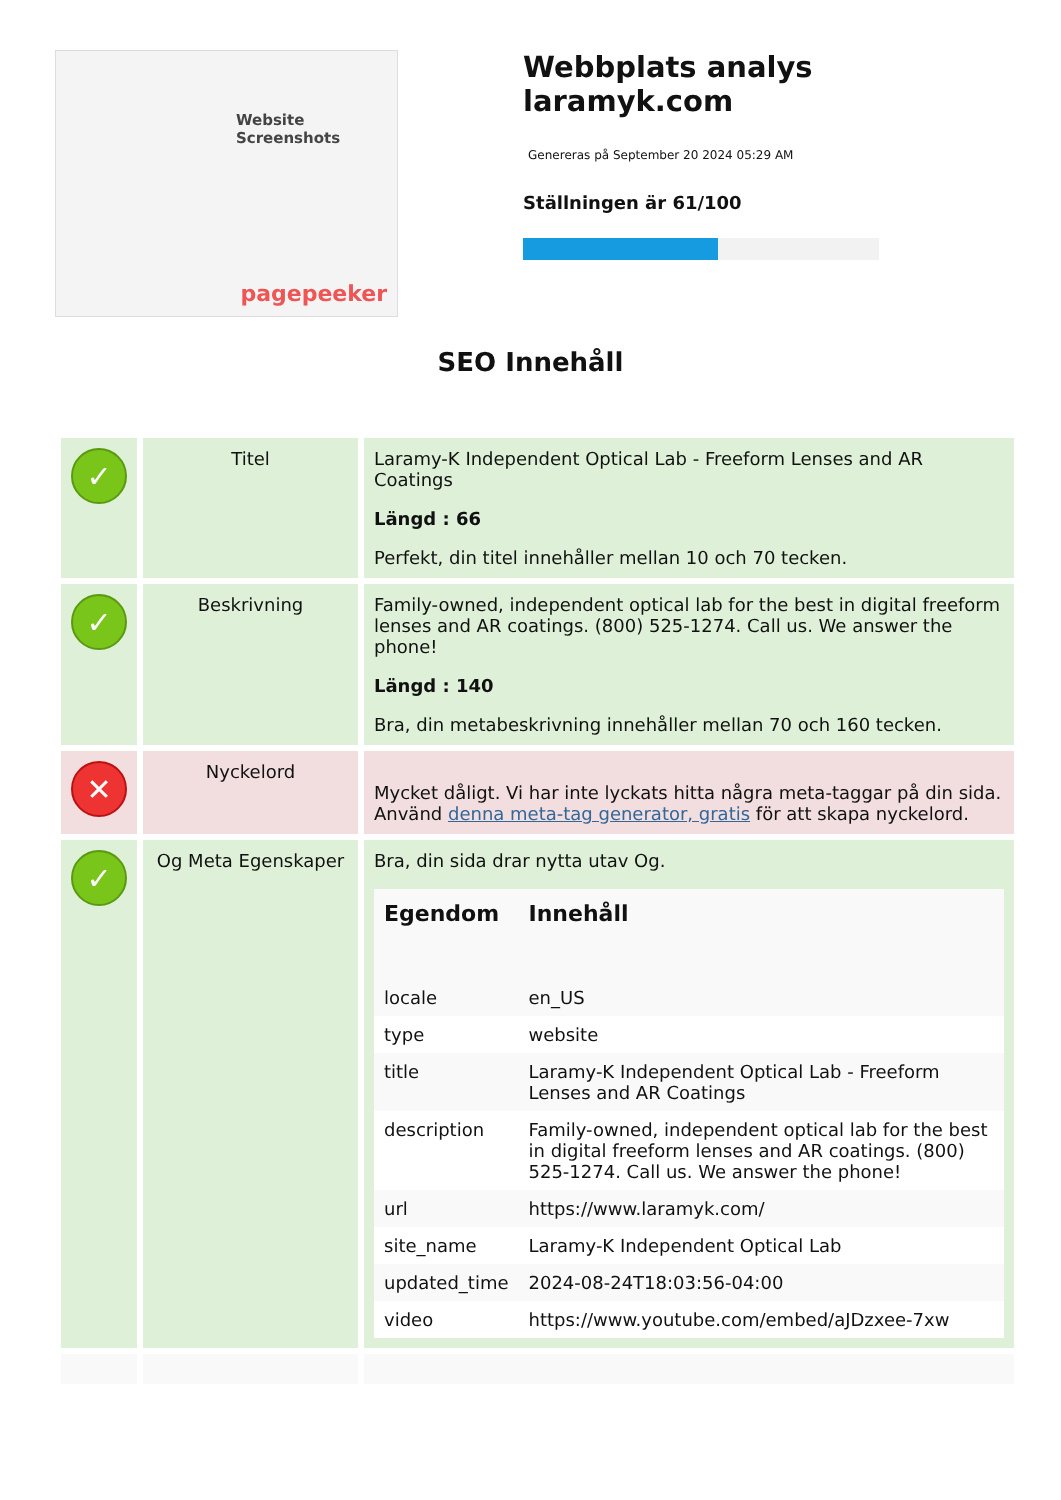Website Screenshots
pagepeeker
Webbplats analys laramyk.com
Genereras på September 20 2024 05:29 AM
Ställningen är 61/100
SEO Innehåll
| ✓ | Titel | Laramy-K Independent Optical Lab - Freeform Lenses and AR Coatings Längd : 66 Perfekt, din titel innehåller mellan 10 och 70 tecken. |
| ✓ | Beskrivning | Family-owned, independent optical lab for the best in digital freeform lenses and AR coatings. (800) 525-1274. Call us. We answer the phone! Längd : 140 Bra, din metabeskrivning innehåller mellan 70 och 160 tecken. |
| ✕ | Nyckelord | Mycket dåligt. Vi har inte lyckats hitta några meta-taggar på din sida. Använd denna meta-tag generator, gratis för att skapa nyckelord. |
| ✓ | Og Meta Egenskaper | Bra, din sida drar nytta utav Og. / Egendom / Innehåll / / --- / --- / / locale / en_US / / type / website / / title / Laramy-K Independent Optical Lab - Freeform Lenses and AR Coatings / / description / Family-owned, independent optical lab for the best in digital freeform lenses and AR coatings. (800) 525-1274. Call us. We answer the phone! / / url / https://www.laramyk.com/ / / site_name / Laramy-K Independent Optical Lab / / updated_time / 2024-08-24T18:03:56-04:00 / / video / https://www.youtube.com/embed/aJDzxee-7xw / |